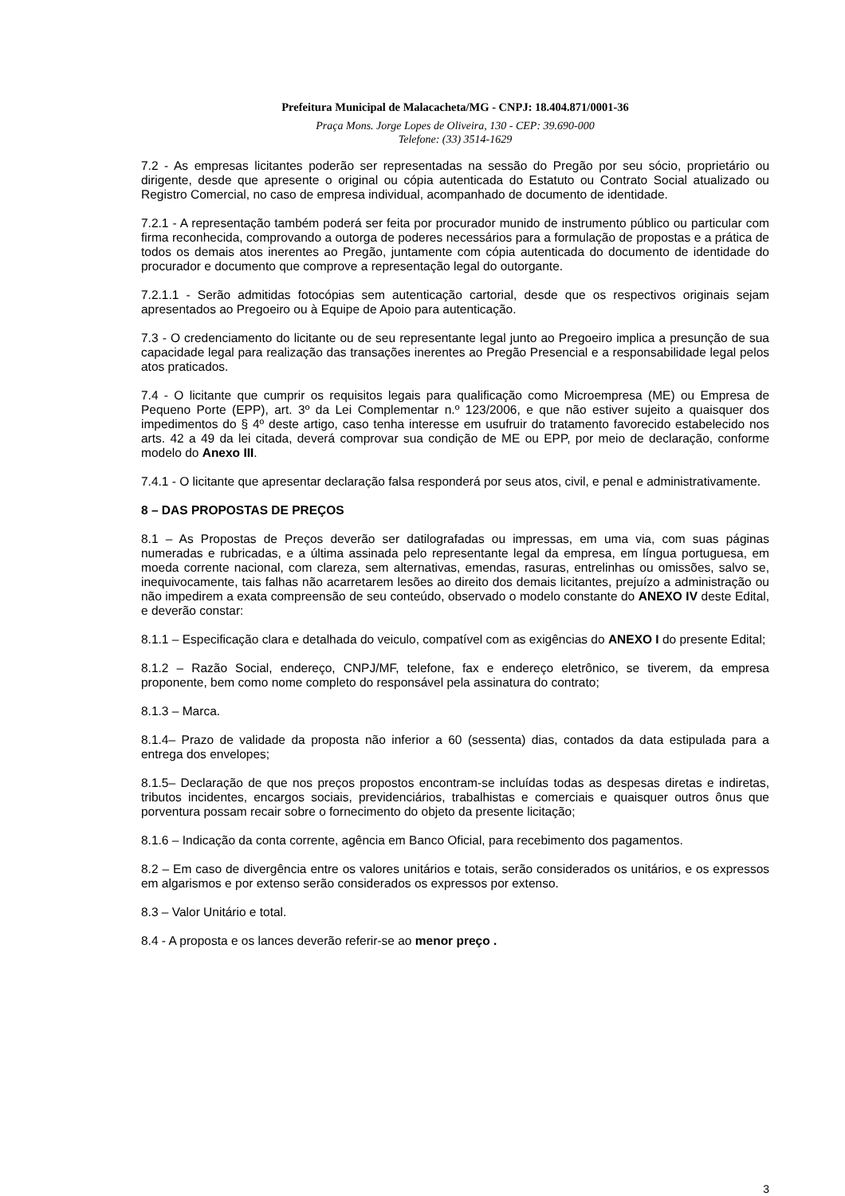Prefeitura Municipal de Malacacheta/MG - CNPJ: 18.404.871/0001-36
Praça Mons. Jorge Lopes de Oliveira, 130 - CEP: 39.690-000
Telefone: (33) 3514-1629
7.2 - As empresas licitantes poderão ser representadas na sessão do Pregão por seu sócio, proprietário ou dirigente, desde que apresente o original ou cópia autenticada do Estatuto ou Contrato Social atualizado ou Registro Comercial, no caso de empresa individual, acompanhado de documento de identidade.
7.2.1 - A representação também poderá ser feita por procurador munido de instrumento público ou particular com firma reconhecida, comprovando a outorga de poderes necessários para a formulação de propostas e a prática de todos os demais atos inerentes ao Pregão, juntamente com cópia autenticada do documento de identidade do procurador e documento que comprove a representação legal do outorgante.
7.2.1.1 - Serão admitidas fotocópias sem autenticação cartorial, desde que os respectivos originais sejam apresentados ao Pregoeiro ou à Equipe de Apoio para autenticação.
7.3 - O credenciamento do licitante ou de seu representante legal junto ao Pregoeiro implica a presunção de sua capacidade legal para realização das transações inerentes ao Pregão Presencial e a responsabilidade legal pelos atos praticados.
7.4 - O licitante que cumprir os requisitos legais para qualificação como Microempresa (ME) ou Empresa de Pequeno Porte (EPP), art. 3º da Lei Complementar n.º 123/2006, e que não estiver sujeito a quaisquer dos impedimentos do § 4º deste artigo, caso tenha interesse em usufruir do tratamento favorecido estabelecido nos arts. 42 a 49 da lei citada, deverá comprovar sua condição de ME ou EPP, por meio de declaração, conforme modelo do Anexo III.
7.4.1 - O licitante que apresentar declaração falsa responderá por seus atos, civil, e penal e administrativamente.
8 – DAS PROPOSTAS DE PREÇOS
8.1 – As Propostas de Preços deverão ser datilografadas ou impressas, em uma via, com suas páginas numeradas e rubricadas, e a última assinada pelo representante legal da empresa, em língua portuguesa, em moeda corrente nacional, com clareza, sem alternativas, emendas, rasuras, entrelinhas ou omissões, salvo se, inequivocamente, tais falhas não acarretarem lesões ao direito dos demais licitantes, prejuízo a administração ou não impedirem a exata compreensão de seu conteúdo, observado o modelo constante do ANEXO IV deste Edital, e deverão constar:
8.1.1 – Especificação clara e detalhada do veiculo, compatível com as exigências do ANEXO I do presente Edital;
8.1.2 – Razão Social, endereço, CNPJ/MF, telefone, fax e endereço eletrônico, se tiverem, da empresa proponente, bem como nome completo do responsável pela assinatura do contrato;
8.1.3 – Marca.
8.1.4– Prazo de validade da proposta não inferior a 60 (sessenta) dias, contados da data estipulada para a entrega dos envelopes;
8.1.5– Declaração de que nos preços propostos encontram-se incluídas todas as despesas diretas e indiretas, tributos incidentes, encargos sociais, previdenciários, trabalhistas e comerciais e quaisquer outros ônus que porventura possam recair sobre o fornecimento do objeto da presente licitação;
8.1.6 – Indicação da conta corrente, agência em Banco Oficial, para recebimento dos pagamentos.
8.2 – Em caso de divergência entre os valores unitários e totais, serão considerados os unitários, e os expressos em algarismos e por extenso serão considerados os expressos por extenso.
8.3 – Valor Unitário e total.
8.4 - A proposta e os lances deverão referir-se ao menor preço .
3